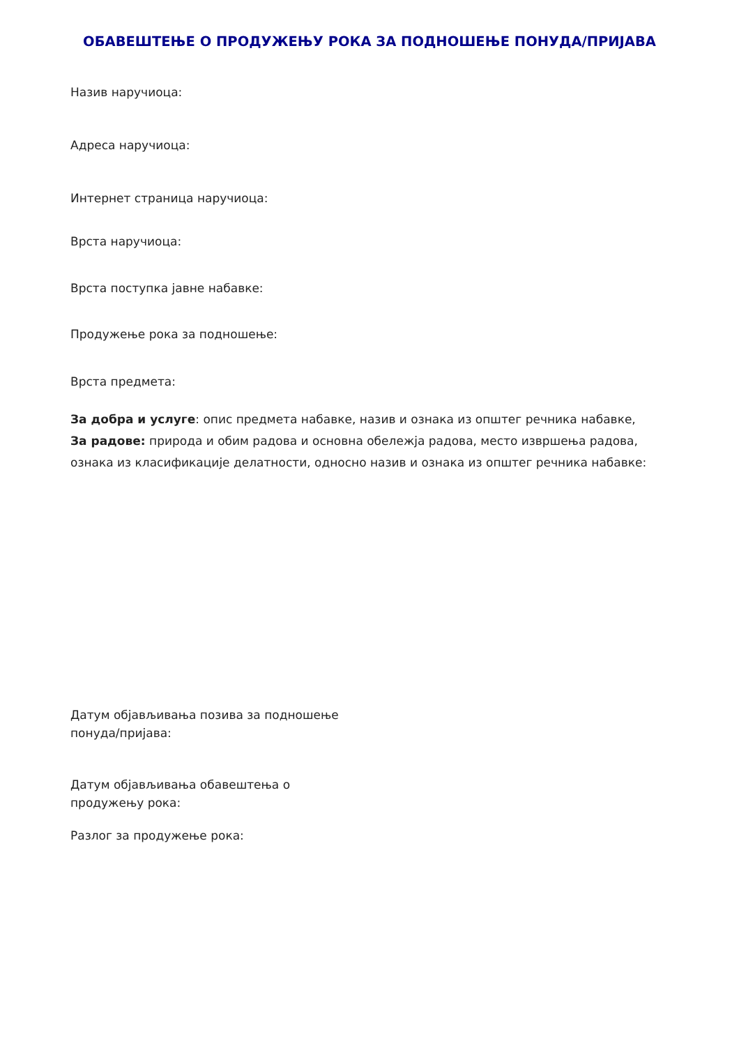ОБАВЕШТЕЊЕ О ПРОДУЖЕЊУ РОКА ЗА ПОДНОШЕЊЕ ПОНУДА/ПРИЈАВА
Назив наручиоца:
Адреса наручиоца:
Интернет страница наручиоца:
Врста наручиоца:
Врста поступка јавне набавке:
Продужење рока за подношење:
Врста предмета:
За добра и услуге: опис предмета набавке, назив и ознака из општег речника набавке,
За радове: природа и обим радова и основна обележја радова, место извршења радова, ознака из класификације делатности, односно назив и ознака из општег речника набавке:
Датум објављивања позива за подношење
понуда/пријава:
Датум објављивања обавештења о
продужењу рока:
Разлог за продужење рока: